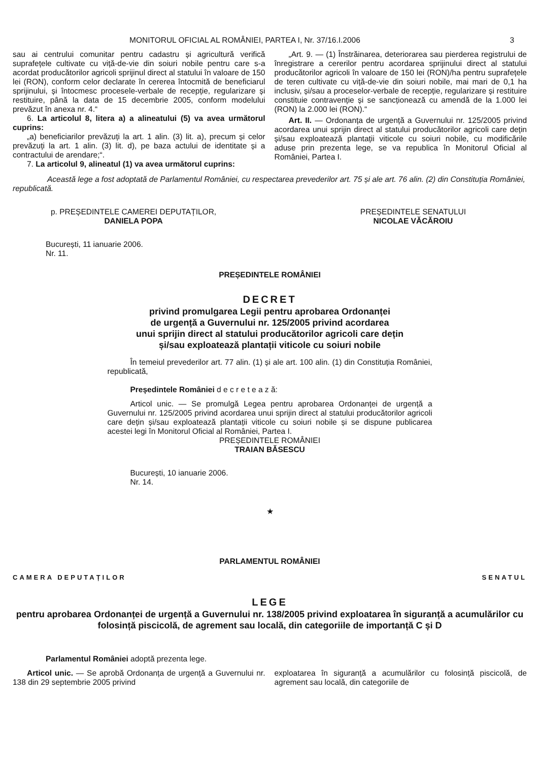MONITORUL OFICIAL AL ROMÂNIEI, PARTEA I, Nr. 37/16.I.2006 3
sau ai centrului comunitar pentru cadastru și agricultură verifică suprafețele cultivate cu viță-de-vie din soiuri nobile pentru care s-a acordat producătorilor agricoli sprijinul direct al statului în valoare de 150 lei (RON), conform celor declarate în cererea întocmită de beneficiarul sprijinului, și întocmesc procesele-verbale de recepție, regularizare și restituire, până la data de 15 decembrie 2005, conform modelului prevăzut în anexa nr. 4.“
6. La articolul 8, litera a) a alineatului (5) va avea următorul cuprins:
„a) beneficiarilor prevăzuți la art. 1 alin. (3) lit. a), precum și celor prevăzuți la art. 1 alin. (3) lit. d), pe baza actului de identitate și a contractului de arendare;“.
7. La articolul 9, alineatul (1) va avea următorul cuprins:
„Art. 9. — (1) Înstrăinarea, deteriorarea sau pierderea registrului de înregistrare a cererilor pentru acordarea sprijinului direct al statului producătorilor agricoli în valoare de 150 lei (RON)/ha pentru suprafețele de teren cultivate cu viță-de-vie din soiuri nobile, mai mari de 0,1 ha inclusiv, și/sau a proceselor-verbale de recepție, regularizare și restituire constituie contravenție și se sancționează cu amendă de la 1.000 lei (RON) la 2.000 lei (RON).“
Art. II. — Ordonanța de urgență a Guvernului nr. 125/2005 privind acordarea unui sprijin direct al statului producătorilor agricoli care dețin și/sau exploatează plantații viticole cu soiuri nobile, cu modificările aduse prin prezenta lege, se va republica în Monitorul Oficial al României, Partea I.
Această lege a fost adoptată de Parlamentul României, cu respectarea prevederilor art. 75 și ale art. 76 alin. (2) din Constituția României, republicată.
p. PREȘEDINTELE CAMEREI DEPUTAȚILOR,
DANIELA POPA
PREȘEDINTELE SENATULUI
NICOLAE VĂCĂROIU
București, 11 ianuarie 2006.
Nr. 11.
PREȘEDINTELE ROMÂNIEI
DECRET
privind promulgarea Legii pentru aprobarea Ordonanței
de urgență a Guvernului nr. 125/2005 privind acordarea
unui sprijin direct al statului producătorilor agricoli care dețin
și/sau exploatează plantații viticole cu soiuri nobile
În temeiul prevederilor art. 77 alin. (1) și ale art. 100 alin. (1) din Constituția României, republicată,
Președintele României d e c r e t e a z ă:
Articol unic. — Se promulgă Legea pentru aprobarea Ordonanței de urgență a Guvernului nr. 125/2005 privind acordarea unui sprijin direct al statului producătorilor agricoli care dețin și/sau exploatează plantații viticole cu soiuri nobile și se dispune publicarea acestei legi în Monitorul Oficial al României, Partea I.
PREȘEDINTELE ROMÂNIEI
TRAIAN BĂSESCU
București, 10 ianuarie 2006.
Nr. 14.
★
PARLAMENTUL ROMÂNIEI
CAMERA DEPUTAȚILOR SENATUL
LEGE
pentru aprobarea Ordonanței de urgență a Guvernului nr. 138/2005 privind exploatarea în siguranță a acumulărilor cu folosință piscicolă, de agrement sau locală, din categoriile de importanță C și D
Parlamentul României adoptă prezenta lege.
Articol unic. — Se aprobă Ordonanța de urgență a Guvernului nr. 138 din 29 septembrie 2005 privind
exploatarea în siguranță a acumulărilor cu folosință piscicolă, de agrement sau locală, din categoriile de